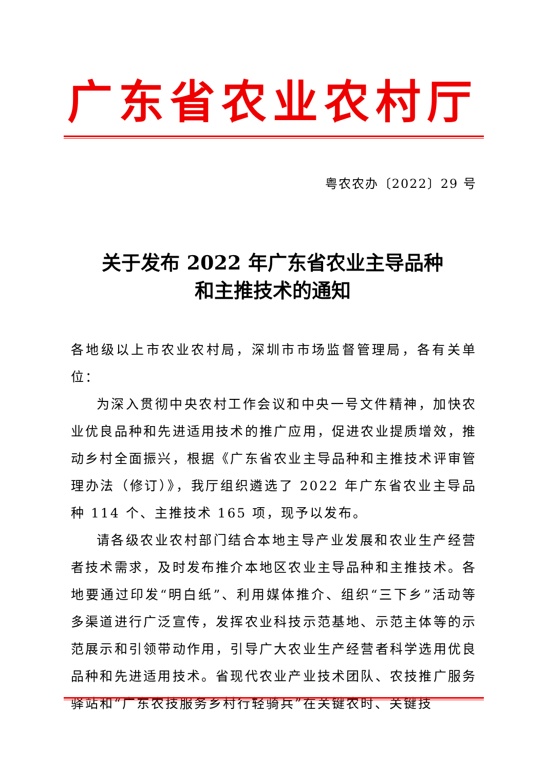广东省农业农村厅
粤农农办〔2022〕29 号
关于发布 2022 年广东省农业主导品种
和主推技术的通知
各地级以上市农业农村局，深圳市市场监督管理局，各有关单位：
为深入贯彻中央农村工作会议和中央一号文件精神，加快农业优良品种和先进适用技术的推广应用，促进农业提质增效，推动乡村全面振兴，根据《广东省农业主导品种和主推技术评审管理办法（修订）》，我厅组织遴选了 2022 年广东省农业主导品种 114 个、主推技术 165 项，现予以发布。
请各级农业农村部门结合本地主导产业发展和农业生产经营者技术需求，及时发布推介本地区农业主导品种和主推技术。各地要通过印发“明白纸”、利用媒体推介、组织“三下乡”活动等多渠道进行广泛宣传，发挥农业科技示范基地、示范主体等的示范展示和引领带动作用，引导广大农业生产经营者科学选用优良品种和先进适用技术。省现代农业产业技术团队、农技推广服务驿站和“广东农技服务乡村行轻骑兵”在关键农时、关键技